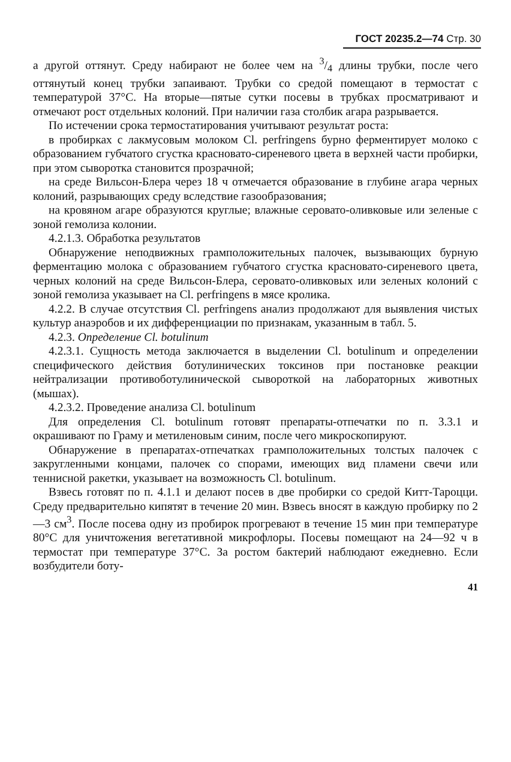ГОСТ 20235.2—74 Стр. 30
а другой оттянут. Среду набирают не более чем на 3/4 длины трубки, после чего оттянутый конец трубки запаивают. Трубки со средой помещают в термостат с температурой 37°С. На вторые—пятые сутки посевы в трубках просматривают и отмечают рост отдельных колоний. При наличии газа столбик агара разрывается.
По истечении срока термостатирования учитывают результат роста:
в пробирках с лакмусовым молоком Cl. perfringens бурно ферментирует молоко с образованием губчатого сгустка красновато-сиреневого цвета в верхней части пробирки, при этом сыворотка становится прозрачной;
на среде Вильсон-Блера через 18 ч отмечается образование в глубине агара черных колоний, разрывающих среду вследствие газообразования;
на кровяном агаре образуются круглые; влажные серовато-оливковые или зеленые с зоной гемолиза колонии.
4.2.1.3. Обработка результатов
Обнаружение неподвижных грамположительных палочек, вызывающих бурную ферментацию молока с образованием губчатого сгустка красновато-сиреневого цвета, черных колоний на среде Вильсон-Блера, серовато-оливковых или зеленых колоний с зоной гемолиза указывает на Cl. perfringens в мясе кролика.
4.2.2. В случае отсутствия Cl. perfringens анализ продолжают для выявления чистых культур анаэробов и их дифференциации по признакам, указанным в табл. 5.
4.2.3. Определение Cl. botulinum
4.2.3.1. Сущность метода заключается в выделении Cl. botulinum и определении специфического действия ботулинических токсинов при постановке реакции нейтрализации противоботулинической сывороткой на лабораторных животных (мышах).
4.2.3.2. Проведение анализа Cl. botulinum
Для определения Cl. botulinum готовят препараты-отпечатки по п. 3.3.1 и окрашивают по Граму и метиленовым синим, после чего микроскопируют.
Обнаружение в препаратах-отпечатках грамположительных толстых палочек с закругленными концами, палочек со спорами, имеющих вид пламени свечи или теннисной ракетки, указывает на возможность Cl. botulinum.
Взвесь готовят по п. 4.1.1 и делают посев в две пробирки со средой Китт-Тароцци. Среду предварительно кипятят в течение 20 мин. Взвесь вносят в каждую пробирку по 2—3 см<sup>3</sup>. После посева одну из пробирок прогревают в течение 15 мин при температуре 80°С для уничтожения вегетативной микрофлоры. Посевы помещают на 24—92 ч в термостат при температуре 37°С. За ростом бактерий наблюдают ежедневно. Если возбудители боту-
41